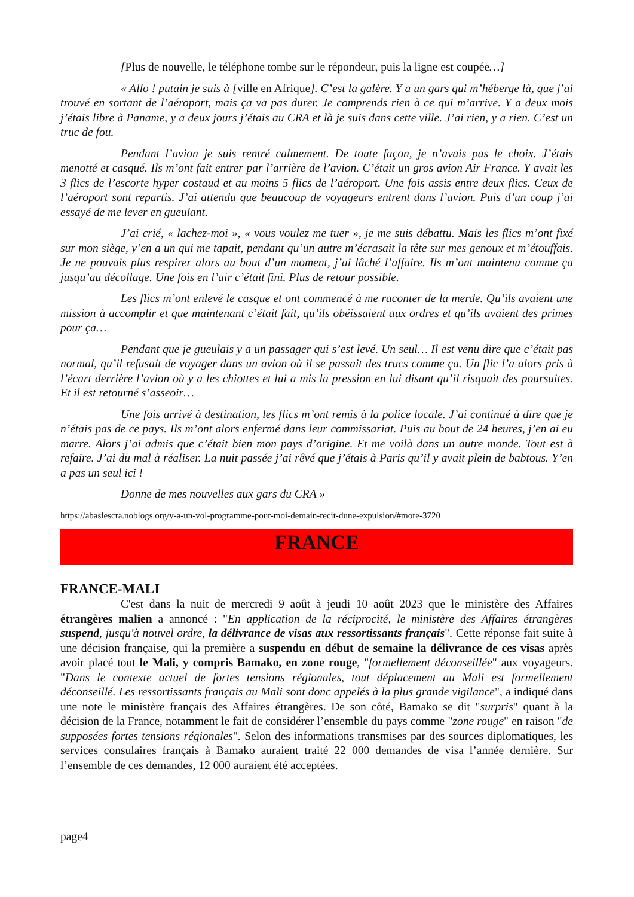[Plus de nouvelle, le téléphone tombe sur le répondeur, puis la ligne est coupée…]
« Allo ! putain je suis à [ville en Afrique]. C’est la galère. Y a un gars qui m’héberge là, que j’ai trouvé en sortant de l’aéroport, mais ça va pas durer. Je comprends rien à ce qui m’arrive. Y a deux mois j’étais libre à Paname, y a deux jours j’étais au CRA et là je suis dans cette ville. J’ai rien, y a rien. C’est un truc de fou.
Pendant l’avion je suis rentré calmement. De toute façon, je n’avais pas le choix. J’étais menotté et casqué. Ils m’ont fait entrer par l’arrière de l’avion. C’était un gros avion Air France. Y avait les 3 flics de l’escorte hyper costaud et au moins 5 flics de l’aéroport. Une fois assis entre deux flics. Ceux de l’aéroport sont repartis. J’ai attendu que beaucoup de voyageurs entrent dans l’avion. Puis d’un coup j’ai essayé de me lever en gueulant.
J’ai crié, « lachez-moi », « vous voulez me tuer », je me suis débattu. Mais les flics m’ont fixé sur mon siège, y’en a un qui me tapait, pendant qu’un autre m’écrasait la tête sur mes genoux et m’étouffais. Je ne pouvais plus respirer alors au bout d’un moment, j’ai lâché l’affaire. Ils m’ont maintenu comme ça jusqu’au décollage. Une fois en l’air c’était fini. Plus de retour possible.
Les flics m’ont enlevé le casque et ont commencé à me raconter de la merde. Qu’ils avaient une mission à accomplir et que maintenant c’était fait, qu’ils obéissaient aux ordres et qu’ils avaient des primes pour ça…
Pendant que je gueulais y a un passager qui s’est levé. Un seul… Il est venu dire que c’était pas normal, qu’il refusait de voyager dans un avion où il se passait des trucs comme ça. Un flic l’a alors pris à l’écart derrière l’avion où y a les chiottes et lui a mis la pression en lui disant qu’il risquait des poursuites. Et il est retourné s’asseoir…
Une fois arrivé à destination, les flics m’ont remis à la police locale. J’ai continué à dire que je n’étais pas de ce pays. Ils m’ont alors enfermé dans leur commissariat. Puis au bout de 24 heures, j’en ai eu marre. Alors j’ai admis que c’était bien mon pays d’origine. Et me voilà dans un autre monde. Tout est à refaire. J’ai du mal à réaliser. La nuit passée j’ai rêvé que j’étais à Paris qu’il y avait plein de babtous. Y’en a pas un seul ici !
Donne de mes nouvelles aux gars du CRA »
https://abaslescra.noblogs.org/y-a-un-vol-programme-pour-moi-demain-recit-dune-expulsion/#more-3720
FRANCE
FRANCE-MALI
C'est dans la nuit de mercredi 9 août à jeudi 10 août 2023 que le ministère des Affaires étrangères malien a annoncé : "En application de la réciprocité, le ministère des Affaires étrangères suspend, jusqu'à nouvel ordre, la délivrance de visas aux ressortissants français". Cette réponse fait suite à une décision française, qui la première a suspendu en début de semaine la délivrance de ces visas après avoir placé tout le Mali, y compris Bamako, en zone rouge, "formellement déconseillée" aux voyageurs. "Dans le contexte actuel de fortes tensions régionales, tout déplacement au Mali est formellement déconseillé. Les ressortissants français au Mali sont donc appelés à la plus grande vigilance", a indiqué dans une note le ministère français des Affaires étrangères. De son côté, Bamako se dit "surpris" quant à la décision de la France, notamment le fait de considérer l’ensemble du pays comme "zone rouge" en raison "de supposées fortes tensions régionales". Selon des informations transmises par des sources diplomatiques, les services consulaires français à Bamako auraient traité 22 000 demandes de visa l’année dernière. Sur l’ensemble de ces demandes, 12 000 auraient été acceptées.
page4